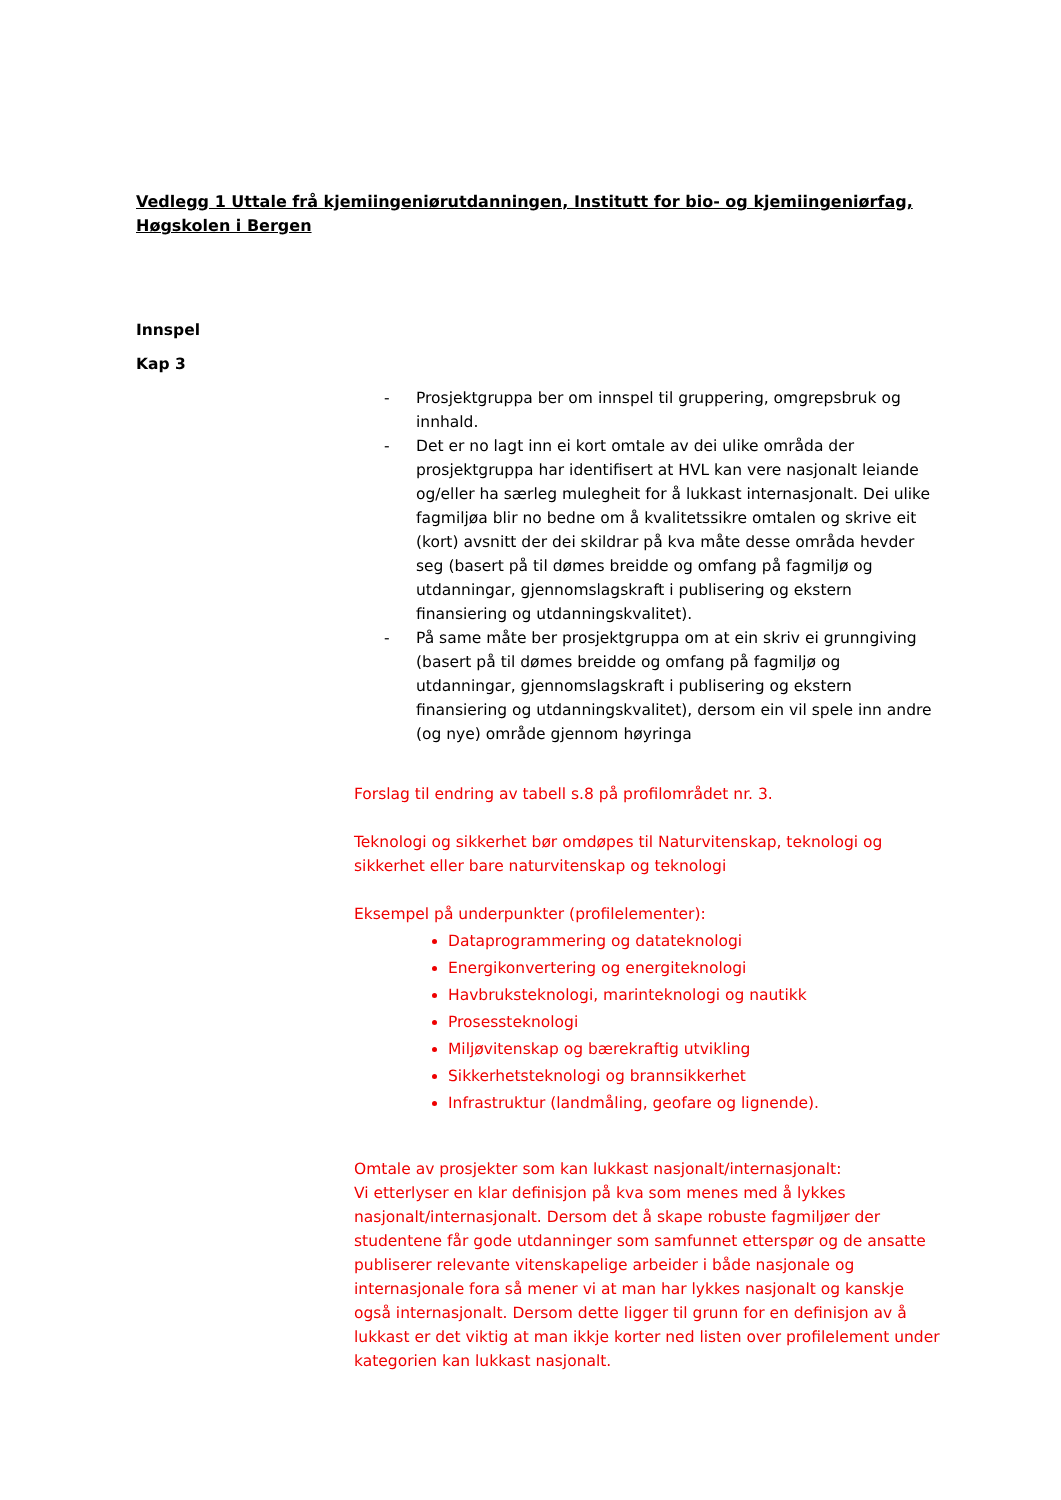Vedlegg 1 Uttale frå kjemiingeniørutdanningen, Institutt for bio- og kjemiingeniørfag, Høgskolen i Bergen
Innspel
Kap 3
- Prosjektgruppa ber om innspel til gruppering, omgrepsbruk og innhald.
- Det er no lagt inn ei kort omtale av dei ulike områda der prosjektgruppa har identifisert at HVL kan vere nasjonalt leiande og/eller ha særleg mulegheit for å lukkast internasjonalt. Dei ulike fagmiljøa blir no bedne om å kvalitetssikre omtalen og skrive eit (kort) avsnitt der dei skildrar på kva måte desse områda hevder seg (basert på til dømes breidde og omfang på fagmiljø og utdanningar, gjennomslagskraft i publisering og ekstern finansiering og utdanningskvalitet).
- På same måte ber prosjektgruppa om at ein skriv ei grunngiving (basert på til dømes breidde og omfang på fagmiljø og utdanningar, gjennomslagskraft i publisering og ekstern finansiering og utdanningskvalitet), dersom ein vil spele inn andre (og nye) område gjennom høyringa
Forslag til endring av tabell s.8 på profilområdet nr. 3.
Teknologi og sikkerhet bør omdøpes til Naturvitenskap, teknologi og sikkerhet eller bare naturvitenskap og teknologi
Eksempel på underpunkter (profilelementer):
Dataprogrammering og datateknologi
Energikonvertering og energiteknologi
Havbruksteknologi, marinteknologi og nautikk
Prosessteknologi
Miljøvitenskap og bærekraftig utvikling
Sikkerhetsteknologi og brannsikkerhet
Infrastruktur (landmåling, geofare og lignende).
Omtale av prosjekter som kan lukkast nasjonalt/internasjonalt:
Vi etterlyser en klar definisjon på kva som menes med å lykkes nasjonalt/internasjonalt. Dersom det å skape robuste fagmiljøer der studentene får gode utdanninger som samfunnet etterspør og de ansatte publiserer relevante vitenskapelige arbeider i både nasjonale og internasjonale fora så mener vi at man har lykkes nasjonalt og kanskje også internasjonalt. Dersom dette ligger til grunn for en definisjon av å lukkast er det viktig at man ikkje korter ned listen over profilelement under kategorien kan lukkast nasjonalt.